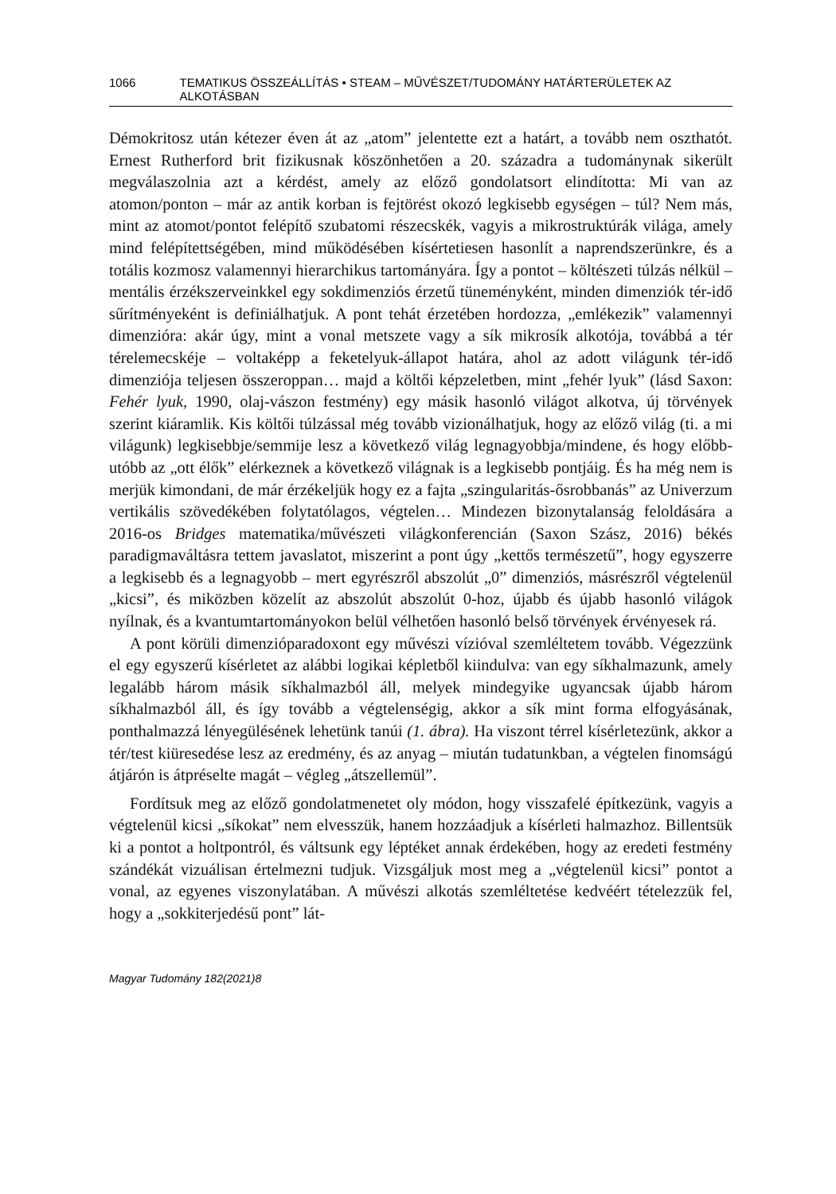1066 TEMATIKUS ÖSSZEÁLLÍTÁS • STEAM – MŰVÉSZET/TUDOMÁNY HATÁRTERÜLETEK AZ ALKOTÁSBAN
Démokritosz után kétezer éven át az „atom” jelentette ezt a határt, a tovább nem oszthatót. Ernest Rutherford brit fizikusnak köszönhetően a 20. századra a tudománynak sikerült megválaszolnia azt a kérdést, amely az előző gondolatsort elindította: Mi van az atomon/ponton – már az antik korban is fejtörést okozó legkisebb egységen – túl? Nem más, mint az atomot/pontot felépítő szubatomi részecskék, vagyis a mikrostruktúrák világa, amely mind felépítettségében, mind működésében kísértetiesen hasonlít a naprendszerünkre, és a totális kozmosz valamennyi hierarchikus tartományára. Így a pontot – költészeti túlzás nélkül – mentális érzékszerveinkkel egy sokdimenziós érzetű tüneményként, minden dimenziók tér-idő sűrítményeként is definiálhatjuk. A pont tehát érzetében hordozza, „emlékezik” valamennyi dimenzióra: akár úgy, mint a vonal metszete vagy a sík mikrosík alkotója, továbbá a tér térelemecskéje – voltaképp a feketelyuk-állapot határa, ahol az adott világunk tér-idő dimenziója teljesen összeroppan… majd a költői képzeletben, mint „fehér lyuk” (lásd Saxon: Fehér lyuk, 1990, olaj-vászon festmény) egy másik hasonló világot alkotva, új törvények szerint kiáramlik. Kis költői túlzással még tovább vizionálhatjuk, hogy az előző világ (ti. a mi világunk) legkisebbje/semmije lesz a következő világ legnagyobbja/mindene, és hogy előbb-utóbb az „ott élők” elérkeznek a következő világnak is a legkisebb pontjáig. És ha még nem is merjük kimondani, de már érzékeljük hogy ez a fajta „szingularitás-ősrobbanás” az Univerzum vertikális szövedékében folytatólagos, végtelen… Mindezen bizonytalanság feloldására a 2016-os Bridges matematika/művészeti világkonferencián (Saxon Szász, 2016) békés paradigmaváltásra tettem javaslatot, miszerint a pont úgy „kettős természetű”, hogy egyszerre a legkisebb és a legnagyobb – mert egyrészről abszolút „0” dimenziós, másrészről végtelenül „kicsi”, és miközben közelít az abszolút abszolút 0-hoz, újabb és újabb hasonló világok nyílnak, és a kvantumtartományokon belül vélhetően hasonló belső törvények érvényesek rá.
A pont körüli dimenzióparadoxont egy művészi vízióval szemléltetem tovább. Végezzünk el egy egyszerű kísérletet az alábbi logikai képletből kiindulva: van egy síkhalmazunk, amely legalább három másik síkhalmazból áll, melyek mindegyike ugyancsak újabb három síkhalmazból áll, és így tovább a végtelenségig, akkor a sík mint forma elfogyásának, ponthalmazzá lényegülésének lehetünk tanúi (1. ábra). Ha viszont térrel kísérletezünk, akkor a tér/test kiüresedése lesz az eredmény, és az anyag – miután tudatunkban, a végtelen finomságú átjárón is átpréselte magát – végleg „átszellemül”.
Fordítsuk meg az előző gondolatmenetet oly módon, hogy visszafelé építkezünk, vagyis a végtelenül kicsi „síkokat” nem elvesszük, hanem hozzáadjuk a kísérleti halmazhoz. Billentsük ki a pontot a holtpontról, és váltsunk egy léptéket annak érdekében, hogy az eredeti festmény szándékát vizuálisan értelmezni tudjuk. Vizsgáljuk most meg a „végtelenül kicsi” pontot a vonal, az egyenes viszonylatában. A művészi alkotás szemléltetése kedvéért tételezzük fel, hogy a „sokkiterjedésű pont” lát-
Magyar Tudomány 182(2021)8